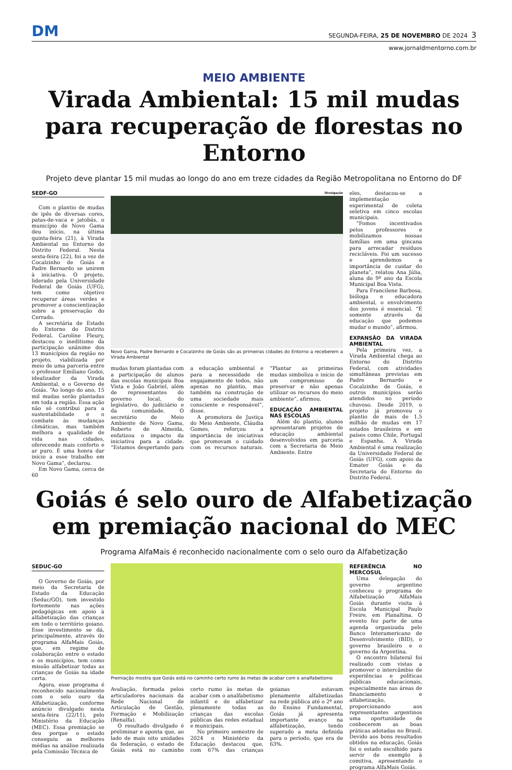DM
SEGUNDA-FEIRA, 25 DE NOVEMBRO DE 2024 3
www.jornaldmentorno.com.br
MEIO AMBIENTE
Virada Ambiental: 15 mil mudas para recuperação de florestas no Entorno
Projeto deve plantar 15 mil mudas ao longo do ano em treze cidades da Região Metropolitana no Entorno do DF
SEDF-GO
Com o plantio de mudas de ipês de diversas cores, patas-de-vaca e jatobás, o município de Novo Gama deu início, na última quinta-feira (21), à Virada Ambiental no Entorno do Distrito Federal. Nesta sexta-feira (22), foi a vez de Cocalzinho de Goiás e Padre Bernardo se unirem à iniciativa. O projeto, liderado pela Universidade Federal de Goiás (UFG), tem como objetivo recuperar áreas verdes e promover a conscientização sobre a preservação do Cerrado.
A secretária de Estado do Entorno do Distrito Federal, Caroline Fleury, destacou o ineditismo da participação unânime dos 13 municípios da região no projeto, viabilizada por meio de uma parceria entre o professor Emiliano Godoi, idealizador da Virada Ambiental, e o Governo de Goiás. “Ao longo do ano, 15 mil mudas serão plantadas em toda a região. Essa ação não só contribui para a sustentabilidade e o combate às mudanças climáticas, mas também melhora a qualidade de vida nas cidades, oferecendo mais conforto e ar puro. É uma honra dar início a esse trabalho em Novo Gama”, declarou.
Em Novo Gama, cerca de 60
Divulgação
Novo Gama, Padre Bernardo e Cocalzinho de Goiás são as primeiras cidades do Entorno a receberem a Virada Ambiental
mudas foram plantadas com a participação de alunos das escolas municipais Boa Vista e João Gabriel, além de representantes do governo local, do legislativo, do judiciário e da comunidade. O secretário de Meio Ambiente de Novo Gama, Roberto de Almeida, enfatizou o impacto da iniciativa para a cidade. “Estamos despertando para a educação ambiental e para a necessidade de engajamento de todos, não apenas no plantio, mas também na construção de uma sociedade mais consciente e responsável”, disse.
A promotora de Justiça do Meio Ambiente, Cláudia Gomes, reforçou a importância de iniciativas que promovam o cuidado com os recursos naturais. “Plantar as primeiras mudas simboliza o início de um compromisso de preservar e não apenas utilizar os recursos do meio ambiente”, afirmou.
EDUCAÇÃO AMBIENTAL NAS ESCOLAS
Além do plantio, alunos apresentaram projetos de educação ambiental desenvolvidos em parceria com a Secretaria de Meio Ambiente. Entre
eles, destacou-se a implementação experimental de coleta seletiva em cinco escolas municipais.
“Fomos incentivados pelos professores e mobilizamos nossas famílias em uma gincana para arrecadar resíduos recicláveis. Foi um sucesso e aprendemos a importância de cuidar do planeta”, relatou Ana Júlia, aluna do 9º ano da Escola Municipal Boa Vista.
Para Francilene Barbosa, bióloga e educadora ambiental, o envolvimento dos jovens é essencial. “É somente através da educação que podemos mudar o mundo”, afirmou.
EXPANSÃO DA VIRADA AMBIENTAL
Pela primeira vez, a Virada Ambiental chega ao Entorno do Distrito Federal, com atividades simultâneas previstas em Padre Bernardo e Cocalzinho de Goiás, e outros municípios serão atendidos no período chuvoso. Desde 2019, o projeto já promoveu o plantio de mais de 1,5 milhão de mudas em 17 estados brasileiros e em países como Chile, Portugal e Espanha. A Virada Ambiental é uma realização da Universidade Federal de Goiás (UFG), com apoio da Emater Goiás e da Secretaria do Entorno do Distrito Federal.
Goiás é selo ouro de Alfabetização em premiação nacional do MEC
Programa AlfaMais é reconhecido nacionalmente com o selo ouro da Alfabetização
SEDUC-GO
O Governo de Goiás, por meio da Secretaria de Estado da Educação (Seduc/GO), tem investido fortemente nas ações pedagógicas em apoio à alfabetização das crianças em todo o território goiano. Esse investimento se dá, principalmente, através do programa AlfaMais Goiás, que, em regime de colaboração entre o estado e os municípios, tem como missão alfabetizar todas as crianças de Goiás na idade certa.
Agora, esse programa é reconhecido nacionalmente com o selo ouro da Alfabetização, conforme anúncio divulgado nesta sexta-feira (22/11), pelo Ministério da Educação (MEC). Essa premiação se deu porque o estado conseguiu as melhores médias na análise realizada pela Comissão Técnica de
Premiação mostra que Goiás está no caminho certo rumo às metas de acabar com o analfabetismo
Avaliação, formada pelos articuladores nacionais da Rede Nacional de Articulação de Gestão, Formação e Mobilização (Renalfa).
O resultado divulgado é preliminar e aponta que, ao lado de mais oito unidades da federação, o estado de Goiás está no caminho certo rumo às metas de acabar com o analfabetismo infantil e de alfabetizar plenamente todas as crianças das escolas públicas das redes estadual e municipais.
No primeiro semestre de 2024 o Ministério da Educação destacou que, com 67% das crianças goianas estavam plenamente alfabetizadas na rede pública até o 2º ano do Ensino Fundamental, Goiás já apresenta importante avanço na alfabetização, tendo superado a meta definida para o período, que era de 63%.
REFERÊNCIA NO MERCOSUL
Uma delegação do governo argentino conheceu o programa de Alfabetização AlfaMais Goiás durante visita à Escola Municipal Paulo Freire, em Planaltina. O evento fez parte de uma agenda organizada pelo Banco Interamericano de Desenvolvimento (BID), o governo brasileiro e o governo da Argentina.
O encontro bilateral foi realizado com vistas a promover o intercâmbio de experiências e políticas públicas educacionais, especialmente nas áreas de financiamento e alfabetização, proporcionando aos representantes argentinos uma oportunidade de conhecerem as boas práticas adotadas no Brasil. Devido aos bons resultados obtidos na educação, Goiás foi o estado escolhido para servir de exemplo à comitiva, apresentando o programa AlfaMais Goiás.